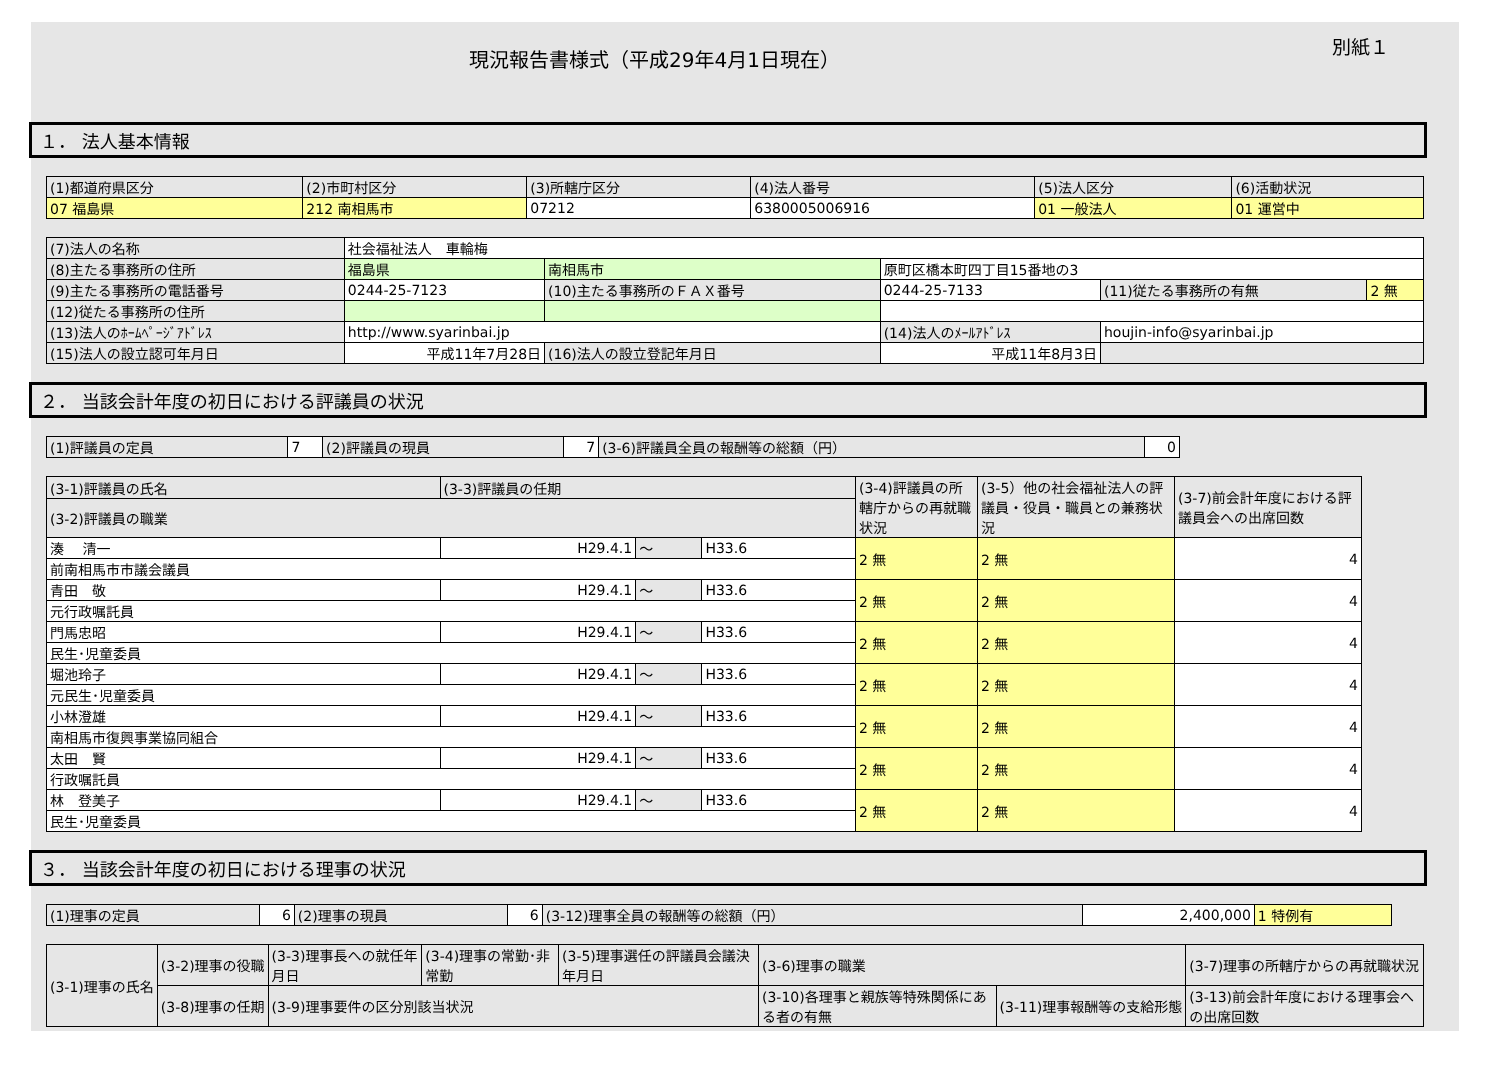現況報告書様式（平成29年4月1日現在）
別紙１
１． 法人基本情報
| (1)都道府県区分 | (2)市町村区分 | (3)所轄庁区分 | (4)法人番号 | (5)法人区分 | (6)活動状況 |
| --- | --- | --- | --- | --- | --- |
| 07 福島県 | 212 南相馬市 | 07212 | 6380005006916 | 01 一般法人 | 01 運営中 |
| (7)法人の名称 | 社会福祉法人 車輪梅 | | | | |
| (8)主たる事務所の住所 | 福島県 | 南相馬市 | 原町区橋本町四丁目15番地の3 | | |
| (9)主たる事務所の電話番号 | 0244-25-7123 | (10)主たる事務所のＦＡＸ番号 | 0244-25-7133 | (11)従たる事務所の有無 | 2 無 |
| (12)従たる事務所の住所 | | | | | |
| (13)法人のﾎｰﾑﾍﾟｰｼﾞｱﾄﾞﾚｽ | http://www.syarinbai.jp | | (14)法人のﾒｰﾙｱﾄﾞﾚｽ | houjin-info@syarinbai.jp | |
| (15)法人の設立認可年月日 | 平成11年7月28日 | (16)法人の設立登記年月日 | 平成11年8月3日 | | |
２． 当該会計年度の初日における評議員の状況
| (1)評議員の定員 | 7 | (2)評議員の現員 | 7 | (3-6)評議員全員の報酬等の総額（円） | 0 |
| (3-1)評議員の氏名 | (3-3)評議員の任期 | | | (3-4)評議員の所轄庁からの再就職状況 | (3-5）他の社会福祉法人の評議員・役員・職員との兼務状況 | (3-7)前会計年度における評議員会への出席回数 |
| --- | --- | --- | --- | --- | --- | --- |
| (3-2)評議員の職業 | | | | | | |
| 湊 清一 | H29.4.1 | ～ | H33.6 | 2 無 | 2 無 | 4 |
| 前南相馬市市議会議員 | | | | | | |
| 青田 敬 | H29.4.1 | ～ | H33.6 | 2 無 | 2 無 | 4 |
| 元行政嘱託員 | | | | | | |
| 門馬忠昭 | H29.4.1 | ～ | H33.6 | 2 無 | 2 無 | 4 |
| 民生･児童委員 | | | | | | |
| 堀池玲子 | H29.4.1 | ～ | H33.6 | 2 無 | 2 無 | 4 |
| 元民生･児童委員 | | | | | | |
| 小林澄雄 | H29.4.1 | ～ | H33.6 | 2 無 | 2 無 | 4 |
| 南相馬市復興事業協同組合 | | | | | | |
| 太田 賢 | H29.4.1 | ～ | H33.6 | 2 無 | 2 無 | 4 |
| 行政嘱託員 | | | | | | |
| 林 登美子 | H29.4.1 | ～ | H33.6 | 2 無 | 2 無 | 4 |
| 民生･児童委員 | | | | | | |
３． 当該会計年度の初日における理事の状況
| (1)理事の定員 | 6 | (2)理事の現員 | 6 | (3-12)理事全員の報酬等の総額（円） | 2,400,000 | 1 特例有 |
| (3-1)理事の氏名 | (3-2)理事の役職 | (3-3)理事長への就任年月日 | (3-4)理事の常勤･非常勤 | (3-5)理事選任の評議員会議決年月日 | (3-6)理事の職業 | | (3-7)理事の所轄庁からの再就職状況 |
| --- | --- | --- | --- | --- | --- | --- | --- |
| | (3-8)理事の任期 | (3-9)理事要件の区分別該当状況 | | | (3-10)各理事と親族等特殊関係にある者の有無 | (3-11)理事報酬等の支給形態 | (3-13)前会計年度における理事会への出席回数 |